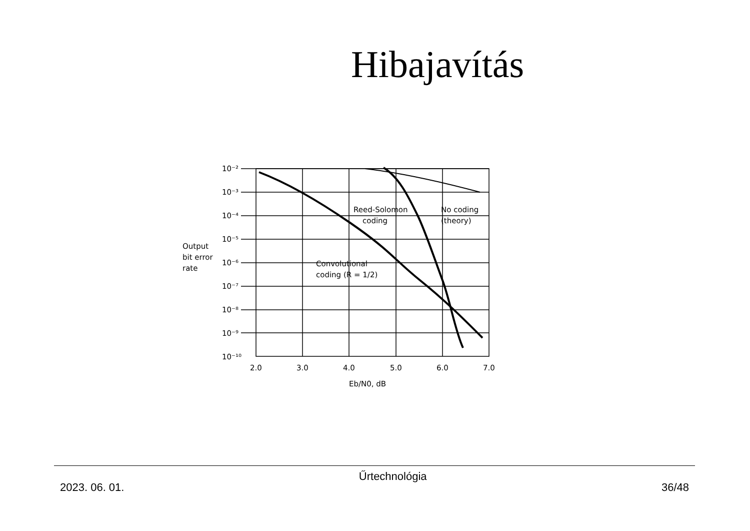Hibajavítás
10⁻²
10⁻³
10⁻⁴
10⁻⁵
10⁻⁶
10⁻⁷
10⁻⁸
10⁻⁹
10⁻¹⁰
2.0
3.0
4.0
5.0
6.0
7.0
Eb/N0, dB
Output
bit error
rate
Reed-Solomon
coding
No coding
(theory)
Convolutional
coding (R = 1/2)
2023. 06. 01. Űrtechnológia 36/48